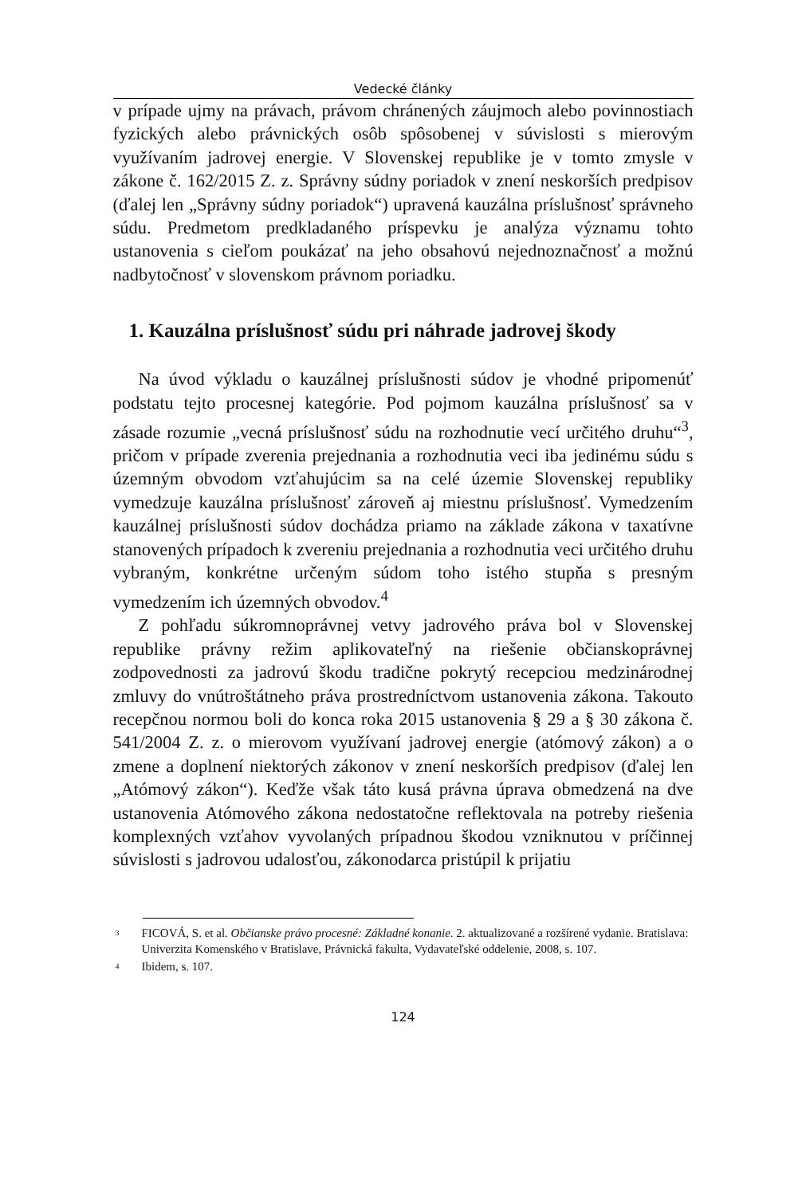Vedecké články
v prípade ujmy na právach, právom chránených záujmoch alebo povinnostiach fyzických alebo právnických osôb spôsobenej v súvislosti s mierovým využívaním jadrovej energie. V Slovenskej republike je v tomto zmysle v zákone č. 162/2015 Z. z. Správny súdny poriadok v znení neskorších predpisov (ďalej len „Správny súdny poriadok“) upravená kauzálna príslušnosť správneho súdu. Predmetom predkladaného príspevku je analýza významu tohto ustanovenia s cieľom poukázať na jeho obsahovú nejednoznačnosť a možnú nadbytočnosť v slovenskom právnom poriadku.
1. Kauzálna príslušnosť súdu pri náhrade jadrovej škody
Na úvod výkladu o kauzálnej príslušnosti súdov je vhodné pripomenúť podstatu tejto procesnej kategórie. Pod pojmom kauzálna príslušnosť sa v zásade rozumie „vecná príslušnosť súdu na rozhodnutie vecí určitého druhu“<sup>3</sup>, pričom v prípade zverenia prejednania a rozhodnutia veci iba jedinému súdu s územným obvodom vzťahujúcim sa na celé územie Slovenskej republiky vymedzuje kauzálna príslušnosť zároveň aj miestnu príslušnosť. Vymedzením kauzálnej príslušnosti súdov dochádza priamo na základe zákona v taxatívne stanovených prípadoch k zvereniu prejednania a rozhodnutia veci určitého druhu vybraným, konkrétne určeným súdom toho istého stupňa s presným vymedzením ich územných obvodov.<sup>4</sup>
Z pohľadu súkromnoprávnej vetvy jadrového práva bol v Slovenskej republike právny režim aplikovateľný na riešenie občianskoprávnej zodpovednosti za jadrovú škodu tradične pokrytý recepciou medzinárodnej zmluvy do vnútroštátneho práva prostredníctvom ustanovenia zákona. Takouto recepčnou normou boli do konca roka 2015 ustanovenia § 29 a § 30 zákona č. 541/2004 Z. z. o mierovom využívaní jadrovej energie (atómový zákon) a o zmene a doplnení niektorých zákonov v znení neskorších predpisov (ďalej len „Atómový zákon“). Keďže však táto kusá právna úprava obmedzená na dve ustanovenia Atómového zákona nedostatočne reflektovala na potreby riešenia komplexných vzťahov vyvolaných prípadnou škodou vzniknutou v príčinnej súvislosti s jadrovou udalosťou, zákonodarca pristúpil k prijatiu
<sup>3</sup> FICOVÁ, S. et al. Občianske právo procesné: Základné konanie. 2. aktualizované a rozšírené vydanie. Bratislava: Univerzita Komenského v Bratislave, Právnická fakulta, Vydavateľské oddelenie, 2008, s. 107.
<sup>4</sup> Ibidem, s. 107.
124